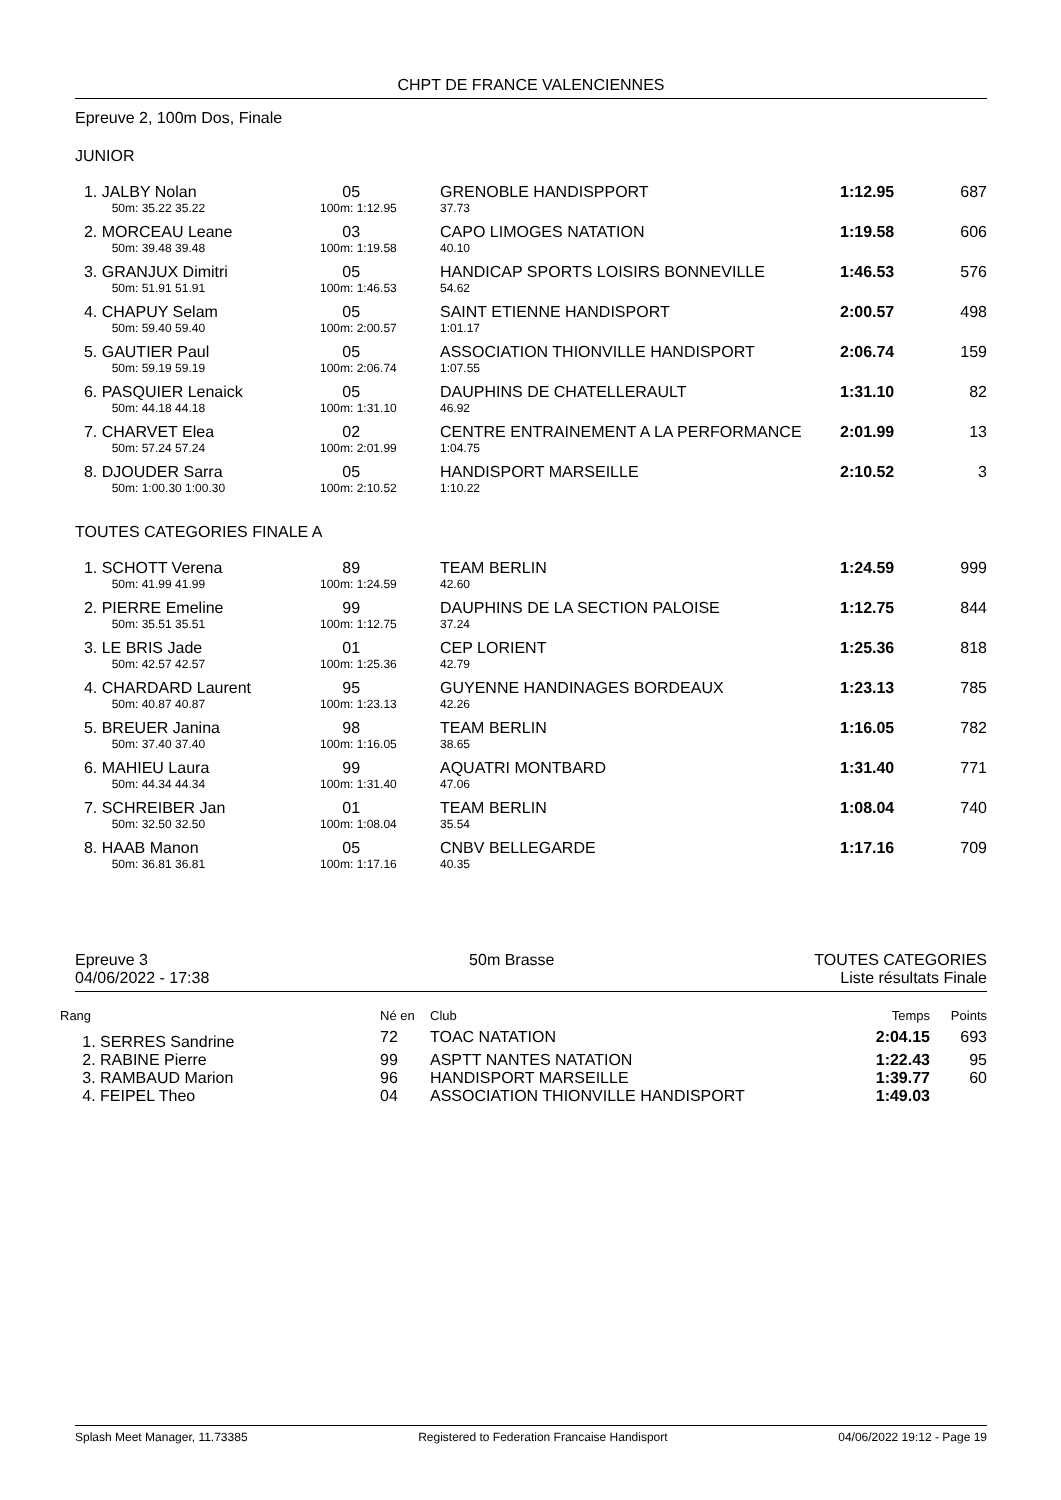CHPT DE FRANCE VALENCIENNES
Epreuve 2, 100m Dos, Finale
JUNIOR
| 1. JALBY Nolan | 05 | GRENOBLE HANDISPPORT | 1:12.95 | 687 |
| 50m: 35.22 35.22 | 100m: 1:12.95 | 37.73 | | |
| 2. MORCEAU Leane | 03 | CAPO LIMOGES NATATION | 1:19.58 | 606 |
| 50m: 39.48 39.48 | 100m: 1:19.58 | 40.10 | | |
| 3. GRANJUX Dimitri | 05 | HANDICAP SPORTS LOISIRS BONNEVILLE | 1:46.53 | 576 |
| 50m: 51.91 51.91 | 100m: 1:46.53 | 54.62 | | |
| 4. CHAPUY Selam | 05 | SAINT ETIENNE HANDISPORT | 2:00.57 | 498 |
| 50m: 59.40 59.40 | 100m: 2:00.57 | 1:01.17 | | |
| 5. GAUTIER Paul | 05 | ASSOCIATION THIONVILLE HANDISPORT | 2:06.74 | 159 |
| 50m: 59.19 59.19 | 100m: 2:06.74 | 1:07.55 | | |
| 6. PASQUIER Lenaick | 05 | DAUPHINS DE CHATELLERAULT | 1:31.10 | 82 |
| 50m: 44.18 44.18 | 100m: 1:31.10 | 46.92 | | |
| 7. CHARVET Elea | 02 | CENTRE ENTRAINEMENT A LA PERFORMANCE | 2:01.99 | 13 |
| 50m: 57.24 57.24 | 100m: 2:01.99 | 1:04.75 | | |
| 8. DJOUDER Sarra | 05 | HANDISPORT MARSEILLE | 2:10.52 | 3 |
| 50m: 1:00.30 1:00.30 | 100m: 2:10.52 | 1:10.22 | | |
TOUTES CATEGORIES FINALE A
| 1. SCHOTT Verena | 89 | TEAM BERLIN | 1:24.59 | 999 |
| 50m: 41.99 41.99 | 100m: 1:24.59 | 42.60 | | |
| 2. PIERRE Emeline | 99 | DAUPHINS DE LA SECTION PALOISE | 1:12.75 | 844 |
| 50m: 35.51 35.51 | 100m: 1:12.75 | 37.24 | | |
| 3. LE BRIS Jade | 01 | CEP LORIENT | 1:25.36 | 818 |
| 50m: 42.57 42.57 | 100m: 1:25.36 | 42.79 | | |
| 4. CHARDARD Laurent | 95 | GUYENNE HANDINAGES BORDEAUX | 1:23.13 | 785 |
| 50m: 40.87 40.87 | 100m: 1:23.13 | 42.26 | | |
| 5. BREUER Janina | 98 | TEAM BERLIN | 1:16.05 | 782 |
| 50m: 37.40 37.40 | 100m: 1:16.05 | 38.65 | | |
| 6. MAHIEU Laura | 99 | AQUATRI MONTBARD | 1:31.40 | 771 |
| 50m: 44.34 44.34 | 100m: 1:31.40 | 47.06 | | |
| 7. SCHREIBER Jan | 01 | TEAM BERLIN | 1:08.04 | 740 |
| 50m: 32.50 32.50 | 100m: 1:08.04 | 35.54 | | |
| 8. HAAB Manon | 05 | CNBV BELLEGARDE | 1:17.16 | 709 |
| 50m: 36.81 36.81 | 100m: 1:17.16 | 40.35 | | |
Epreuve 3
04/06/2022 - 17:38
50m Brasse TOUTES CATEGORIES
Liste résultats Finale
| Rang | Né en | Club | Temps | Points |
| 1. SERRES Sandrine | 72 | TOAC NATATION | 2:04.15 | 693 |
| 2. RABINE Pierre | 99 | ASPTT NANTES NATATION | 1:22.43 | 95 |
| 3. RAMBAUD Marion | 96 | HANDISPORT MARSEILLE | 1:39.77 | 60 |
| 4. FEIPEL Theo | 04 | ASSOCIATION THIONVILLE HANDISPORT | 1:49.03 | |
Splash Meet Manager, 11.73385 Registered to Federation Francaise Handisport 04/06/2022 19:12 - Page 19